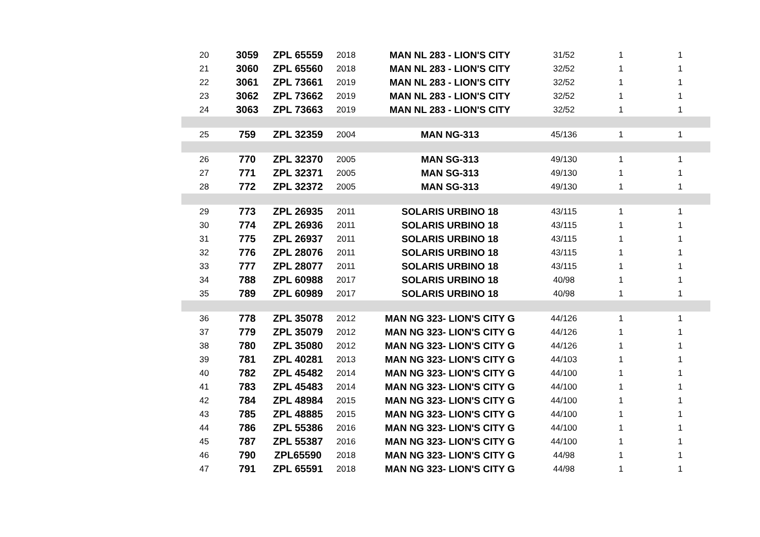| 20 | 3059 | ZPL 65559 | 2018 | MAN NL 283 - LION'S CITY | 31/52 | 1 | 1 |
| 21 | 3060 | ZPL 65560 | 2018 | MAN NL 283 - LION'S CITY | 32/52 | 1 | 1 |
| 22 | 3061 | ZPL 73661 | 2019 | MAN NL 283 - LION'S CITY | 32/52 | 1 | 1 |
| 23 | 3062 | ZPL 73662 | 2019 | MAN NL 283 - LION'S CITY | 32/52 | 1 | 1 |
| 24 | 3063 | ZPL 73663 | 2019 | MAN NL 283 - LION'S CITY | 32/52 | 1 | 1 |
| 25 | 759 | ZPL 32359 | 2004 | MAN NG-313 | 45/136 | 1 | 1 |
| 26 | 770 | ZPL 32370 | 2005 | MAN SG-313 | 49/130 | 1 | 1 |
| 27 | 771 | ZPL 32371 | 2005 | MAN SG-313 | 49/130 | 1 | 1 |
| 28 | 772 | ZPL 32372 | 2005 | MAN SG-313 | 49/130 | 1 | 1 |
| 29 | 773 | ZPL 26935 | 2011 | SOLARIS URBINO 18 | 43/115 | 1 | 1 |
| 30 | 774 | ZPL 26936 | 2011 | SOLARIS URBINO 18 | 43/115 | 1 | 1 |
| 31 | 775 | ZPL 26937 | 2011 | SOLARIS URBINO 18 | 43/115 | 1 | 1 |
| 32 | 776 | ZPL 28076 | 2011 | SOLARIS URBINO 18 | 43/115 | 1 | 1 |
| 33 | 777 | ZPL 28077 | 2011 | SOLARIS URBINO 18 | 43/115 | 1 | 1 |
| 34 | 788 | ZPL 60988 | 2017 | SOLARIS URBINO 18 | 40/98 | 1 | 1 |
| 35 | 789 | ZPL 60989 | 2017 | SOLARIS URBINO 18 | 40/98 | 1 | 1 |
| 36 | 778 | ZPL 35078 | 2012 | MAN NG 323- LION'S CITY G | 44/126 | 1 | 1 |
| 37 | 779 | ZPL 35079 | 2012 | MAN NG 323- LION'S CITY G | 44/126 | 1 | 1 |
| 38 | 780 | ZPL 35080 | 2012 | MAN NG 323- LION'S CITY G | 44/126 | 1 | 1 |
| 39 | 781 | ZPL 40281 | 2013 | MAN NG 323- LION'S CITY G | 44/103 | 1 | 1 |
| 40 | 782 | ZPL 45482 | 2014 | MAN NG 323- LION'S CITY G | 44/100 | 1 | 1 |
| 41 | 783 | ZPL 45483 | 2014 | MAN NG 323- LION'S CITY G | 44/100 | 1 | 1 |
| 42 | 784 | ZPL 48984 | 2015 | MAN NG 323- LION'S CITY G | 44/100 | 1 | 1 |
| 43 | 785 | ZPL 48885 | 2015 | MAN NG 323- LION'S CITY G | 44/100 | 1 | 1 |
| 44 | 786 | ZPL 55386 | 2016 | MAN NG 323- LION'S CITY G | 44/100 | 1 | 1 |
| 45 | 787 | ZPL 55387 | 2016 | MAN NG 323- LION'S CITY G | 44/100 | 1 | 1 |
| 46 | 790 | ZPL65590 | 2018 | MAN NG 323- LION'S CITY G | 44/98 | 1 | 1 |
| 47 | 791 | ZPL 65591 | 2018 | MAN NG 323- LION'S CITY G | 44/98 | 1 | 1 |